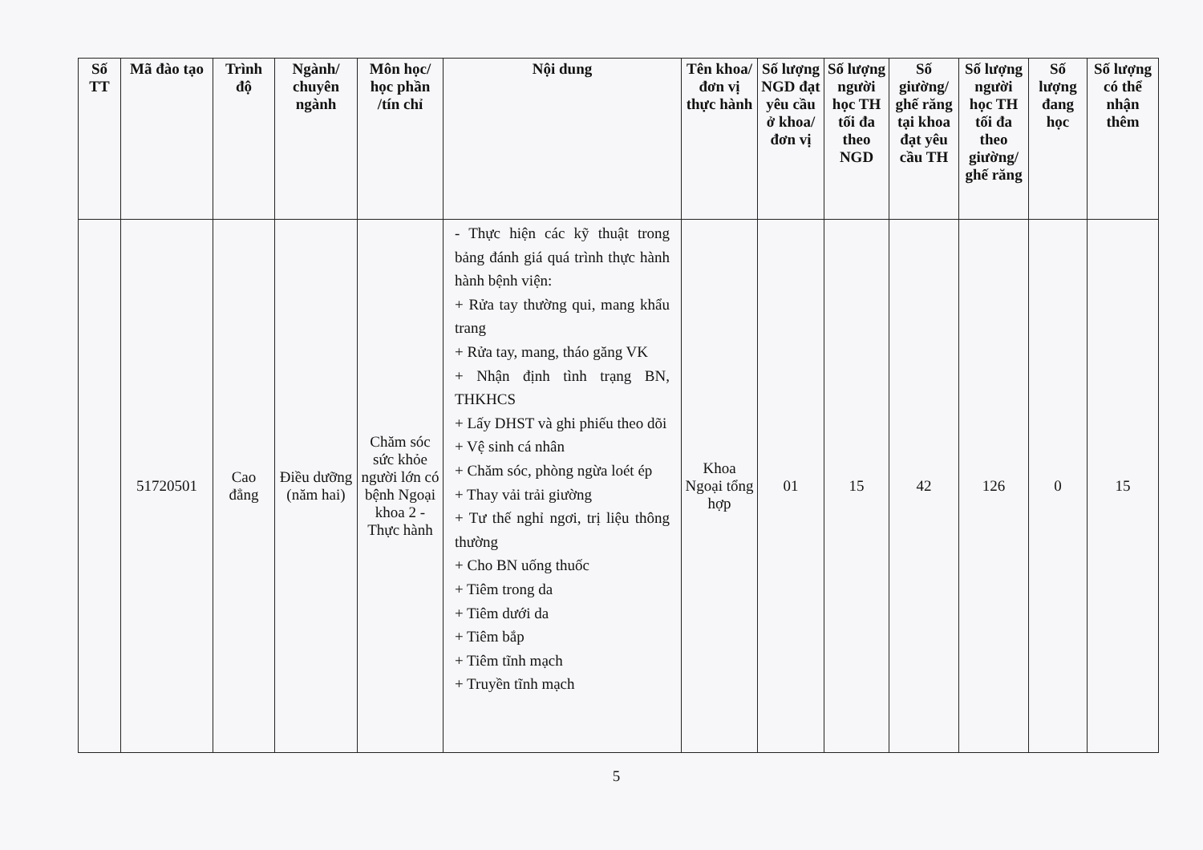| Số TT | Mã đào tạo | Trình độ | Ngành/ chuyên ngành | Môn học/ học phần /tín chỉ | Nội dung | Tên khoa/ đơn vị thực hành | Số lượng NGD đạt yêu cầu ở khoa/ đơn vị | Số lượng người học TH tối đa theo NGD | Số giường/ ghế răng tại khoa đạt yêu cầu TH | Số lượng người học TH tối đa theo giường/ ghế răng | Số lượng đang học | Số lượng có thể nhận thêm |
| --- | --- | --- | --- | --- | --- | --- | --- | --- | --- | --- | --- | --- |
| | 51720501 | Cao đẳng | Điều dưỡng (năm hai) | Chăm sóc sức khỏe người lớn có bệnh Ngoại khoa 2 - Thực hành | - Thực hiện các kỹ thuật trong bảng đánh giá quá trình thực hành hành bệnh viện: + Rửa tay thường qui, mang khẩu trang + Rửa tay, mang, tháo găng VK + Nhận định tình trạng BN, THKHCS + Lấy DHST và ghi phiếu theo dõi + Vệ sinh cá nhân + Chăm sóc, phòng ngừa loét ép + Thay vải trải giường + Tư thế nghỉ ngơi, trị liệu thông thường + Cho BN uống thuốc + Tiêm trong da + Tiêm dưới da + Tiêm bắp + Tiêm tĩnh mạch + Truyền tĩnh mạch | Khoa Ngoại tổng hợp | 01 | 15 | 42 | 126 | 0 | 15 |
5